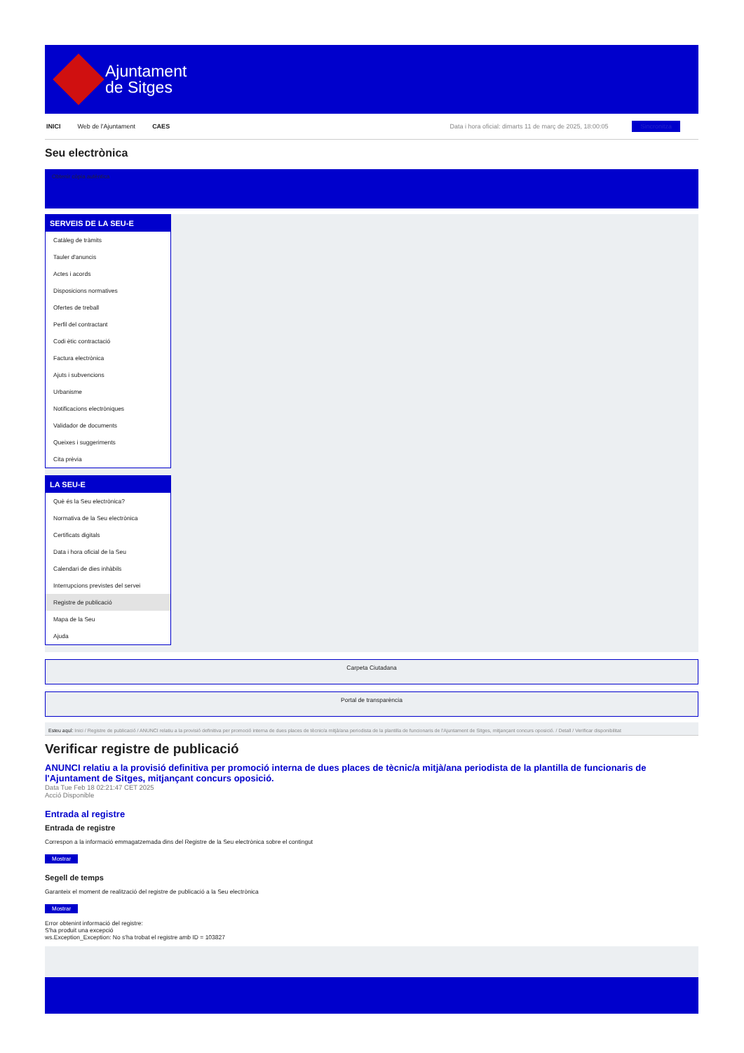Ajuntament
de Sitges
INICI Web de l'Ajuntament CAES Data i hora oficial: dimarts 11 de març de 2025, 18:00:05 Sincronitza
Seu electrònica
Obtenir còpia autèntica
SERVEIS DE LA SEU-E
Catàleg de tràmits
Tauler d'anuncis
Actes i acords
Disposicions normatives
Ofertes de treball
Perfil del contractant
Codi ètic contractació
Factura electrònica
Ajuts i subvencions
Urbanisme
Notificacions electròniques
Validador de documents
Queixes i suggeriments
Cita prèvia
LA SEU-E
Què és la Seu electrònica?
Normativa de la Seu electrònica
Certificats digitals
Data i hora oficial de la Seu
Calendari de dies inhàbils
Interrupcions previstes del servei
Registre de publicació
Mapa de la Seu
Ajuda
Carpeta Ciutadana
Portal de transparència
Esteu aquí: Inici / Registre de publicació / ANUNCI relatiu a la provisió definitiva per promoció interna de dues places de tècnic/a mitjà/ana periodista de la plantilla de funcionaris de l'Ajuntament de Sitges, mitjançant concurs oposició. / Detall / Verificar disponibilitat
Verificar registre de publicació
ANUNCI relatiu a la provisió definitiva per promoció interna de dues places de tècnic/a mitjà/ana periodista de la plantilla de funcionaris de l'Ajuntament de Sitges, mitjançant concurs oposició.
Data Tue Feb 18 02:21:47 CET 2025
Acció Disponible
Entrada al registre
Entrada de registre
Correspon a la informació emmagatzemada dins del Registre de la Seu electrònica sobre el contingut
Mostrar
Segell de temps
Garanteix el moment de realització del registre de publicació a la Seu electrònica
Mostrar
Error obtenint informació del registre:
S'ha produit una excepció
ws.Exception_Exception: No s'ha trobat el registre amb ID = 103827